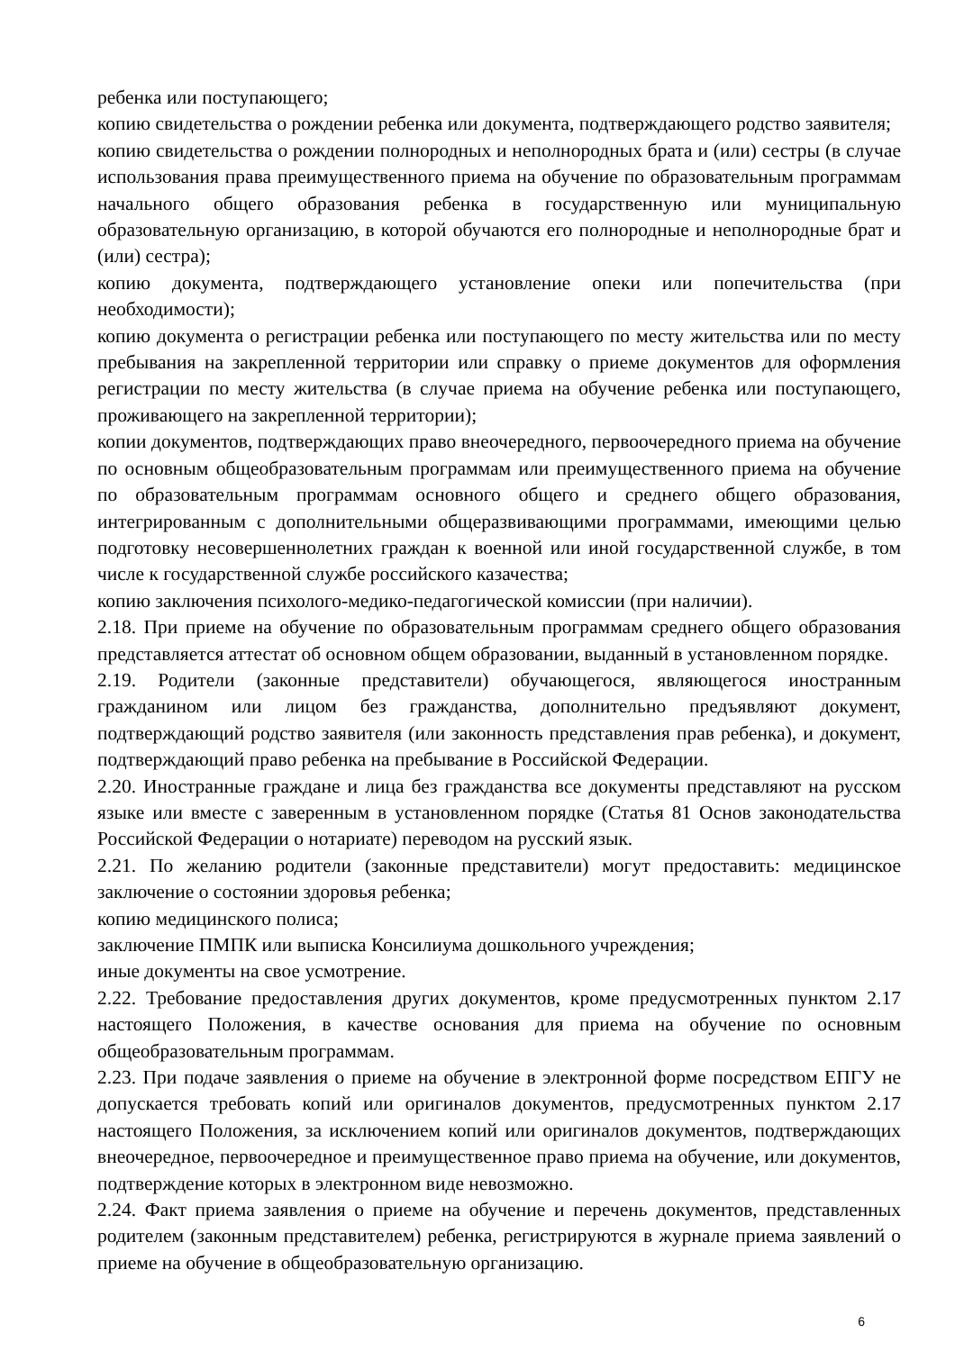ребенка или поступающего;
копию свидетельства о рождении ребенка или документа, подтверждающего родство заявителя;
копию свидетельства о рождении полнородных и неполнородных брата и (или) сестры (в случае использования права преимущественного приема на обучение по образовательным программам начального общего образования ребенка в государственную или муниципальную образовательную организацию, в которой обучаются его полнородные и неполнородные брат и (или) сестра);
копию документа, подтверждающего установление опеки или попечительства (при необходимости);
копию документа о регистрации ребенка или поступающего по месту жительства или по месту пребывания на закрепленной территории или справку о приеме документов для оформления регистрации по месту жительства (в случае приема на обучение ребенка или поступающего, проживающего на закрепленной территории);
копии документов, подтверждающих право внеочередного, первоочередного приема на обучение по основным общеобразовательным программам или преимущественного приема на обучение по образовательным программам основного общего и среднего общего образования, интегрированным с дополнительными общеразвивающими программами, имеющими целью подготовку несовершеннолетних граждан к военной или иной государственной службе, в том числе к государственной службе российского казачества;
копию заключения психолого-медико-педагогической комиссии (при наличии).
2.18. При приеме на обучение по образовательным программам среднего общего образования представляется аттестат об основном общем образовании, выданный в установленном порядке.
2.19. Родители (законные представители) обучающегося, являющегося иностранным гражданином или лицом без гражданства, дополнительно предъявляют документ, подтверждающий родство заявителя (или законность представления прав ребенка), и документ, подтверждающий право ребенка на пребывание в Российской Федерации.
2.20. Иностранные граждане и лица без гражданства все документы представляют на русском языке или вместе с заверенным в установленном порядке (Статья 81 Основ законодательства Российской Федерации о нотариате) переводом на русский язык.
2.21. По желанию родители (законные представители) могут предоставить: медицинское заключение о состоянии здоровья ребенка;
копию медицинского полиса;
заключение ПМПК или выписка Консилиума дошкольного учреждения;
иные документы на свое усмотрение.
2.22. Требование предоставления других документов, кроме предусмотренных пунктом 2.17 настоящего Положения, в качестве основания для приема на обучение по основным общеобразовательным программам.
2.23. При подаче заявления о приеме на обучение в электронной форме посредством ЕПГУ не допускается требовать копий или оригиналов документов, предусмотренных пунктом 2.17 настоящего Положения, за исключением копий или оригиналов документов, подтверждающих внеочередное, первоочередное и преимущественное право приема на обучение, или документов, подтверждение которых в электронном виде невозможно.
2.24. Факт приема заявления о приеме на обучение и перечень документов, представленных родителем (законным представителем) ребенка, регистрируются в журнале приема заявлений о приеме на обучение в общеобразовательную организацию.
6